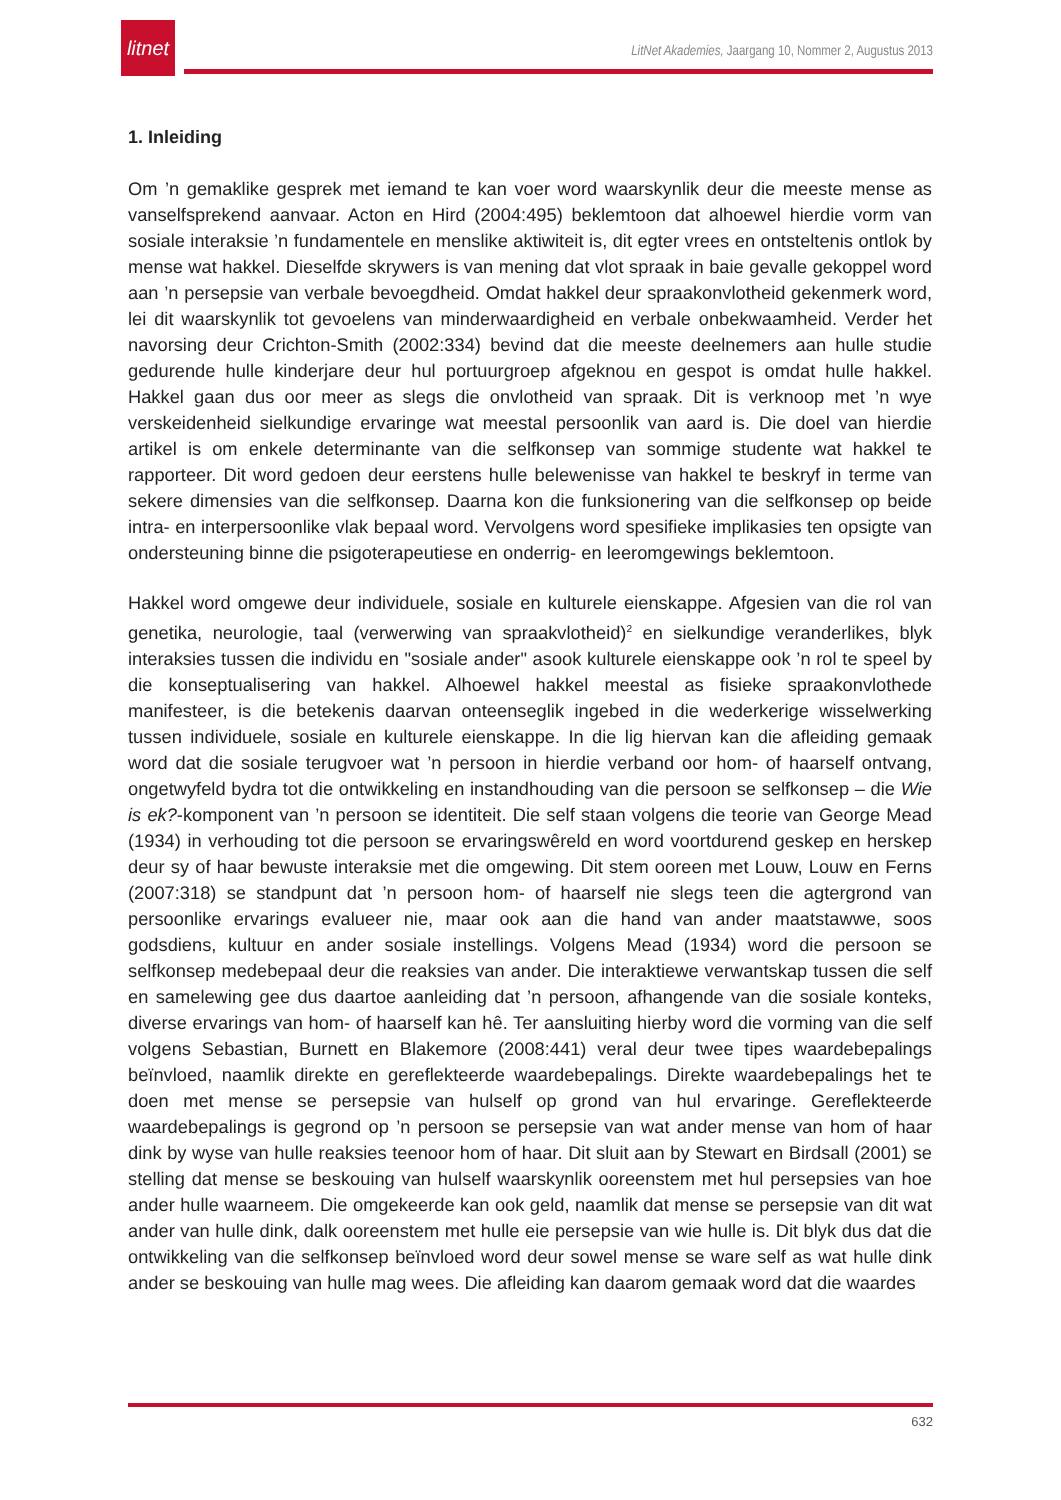litnet
LitNet Akademies, Jaargang 10, Nommer 2, Augustus 2013
1. Inleiding
Om ’n gemaklike gesprek met iemand te kan voer word waarskynlik deur die meeste mense as vanselfsprekend aanvaar. Acton en Hird (2004:495) beklemtoon dat alhoewel hierdie vorm van sosiale interaksie ’n fundamentele en menslike aktiwiteit is, dit egter vrees en ontsteltenis ontlok by mense wat hakkel. Dieselfde skrywers is van mening dat vlot spraak in baie gevalle gekoppel word aan ’n persepsie van verbale bevoegdheid. Omdat hakkel deur spraakonvlotheid gekenmerk word, lei dit waarskynlik tot gevoelens van minderwaardigheid en verbale onbekwaamheid. Verder het navorsing deur Crichton-Smith (2002:334) bevind dat die meeste deelnemers aan hulle studie gedurende hulle kinderjare deur hul portuurgroep afgeknou en gespot is omdat hulle hakkel. Hakkel gaan dus oor meer as slegs die onvlotheid van spraak. Dit is verknoop met ’n wye verskeidenheid sielkundige ervaringe wat meestal persoonlik van aard is. Die doel van hierdie artikel is om enkele determinante van die selfkonsep van sommige studente wat hakkel te rapporteer. Dit word gedoen deur eerstens hulle belewenisse van hakkel te beskryf in terme van sekere dimensies van die selfkonsep. Daarna kon die funksionering van die selfkonsep op beide intra- en interpersoonlike vlak bepaal word. Vervolgens word spesifieke implikasies ten opsigte van ondersteuning binne die psigoterapeutiese en onderrig- en leeromgewings beklemtoon.
Hakkel word omgewe deur individuele, sosiale en kulturele eienskappe. Afgesien van die rol van genetika, neurologie, taal (verwerwing van spraakvlotheid)<sup>2</sup> en sielkundige veranderlikes, blyk interaksies tussen die individu en "sosiale ander" asook kulturele eienskappe ook ’n rol te speel by die konseptualisering van hakkel. Alhoewel hakkel meestal as fisieke spraakonvlothede manifesteer, is die betekenis daarvan onteenseglik ingebed in die wederkerige wisselwerking tussen individuele, sosiale en kulturele eienskappe. In die lig hiervan kan die afleiding gemaak word dat die sosiale terugvoer wat ’n persoon in hierdie verband oor hom- of haarself ontvang, ongetwyfeld bydra tot die ontwikkeling en instandhouding van die persoon se selfkonsep – die Wie is ek?-komponent van ’n persoon se identiteit. Die self staan volgens die teorie van George Mead (1934) in verhouding tot die persoon se ervaringswêreld en word voortdurend geskep en herskep deur sy of haar bewuste interaksie met die omgewing. Dit stem ooreen met Louw, Louw en Ferns (2007:318) se standpunt dat ’n persoon hom- of haarself nie slegs teen die agtergrond van persoonlike ervarings evalueer nie, maar ook aan die hand van ander maatstawwe, soos godsdiens, kultuur en ander sosiale instellings. Volgens Mead (1934) word die persoon se selfkonsep medebepaal deur die reaksies van ander. Die interaktiewe verwantskap tussen die self en samelewing gee dus daartoe aanleiding dat ’n persoon, afhangende van die sosiale konteks, diverse ervarings van hom- of haarself kan hê. Ter aansluiting hierby word die vorming van die self volgens Sebastian, Burnett en Blakemore (2008:441) veral deur twee tipes waardebepalings beïnvloed, naamlik direkte en gereflekteerde waardebepalings. Direkte waardebepalings het te doen met mense se persepsie van hulself op grond van hul ervaringe. Gereflekteerde waardebepalings is gegrond op ’n persoon se persepsie van wat ander mense van hom of haar dink by wyse van hulle reaksies teenoor hom of haar. Dit sluit aan by Stewart en Birdsall (2001) se stelling dat mense se beskouing van hulself waarskynlik ooreenstem met hul persepsies van hoe ander hulle waarneem. Die omgekeerde kan ook geld, naamlik dat mense se persepsie van dit wat ander van hulle dink, dalk ooreenstem met hulle eie persepsie van wie hulle is. Dit blyk dus dat die ontwikkeling van die selfkonsep beïnvloed word deur sowel mense se ware self as wat hulle dink ander se beskouing van hulle mag wees. Die afleiding kan daarom gemaak word dat die waardes
632